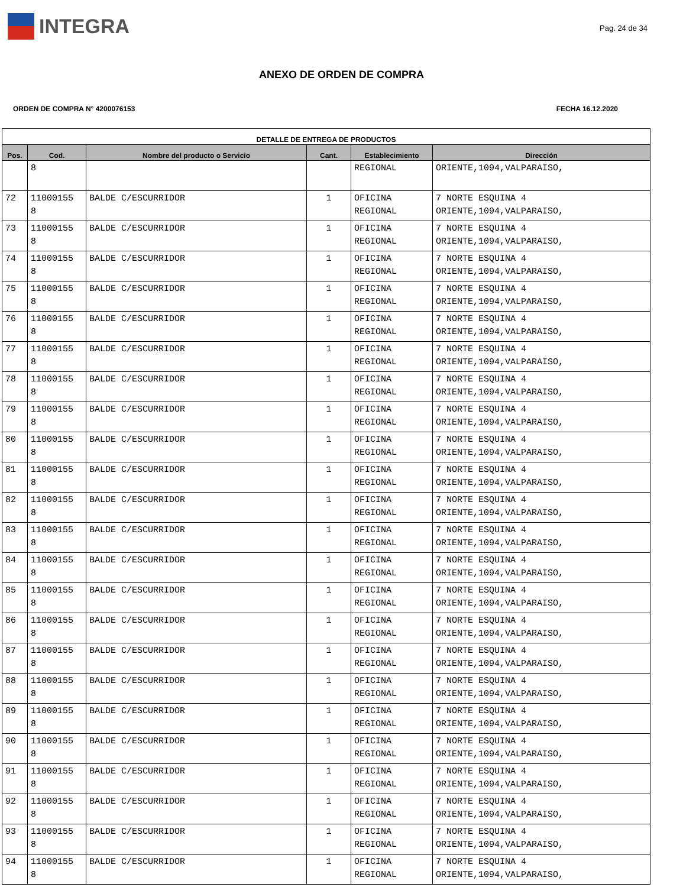INTEGRA
Pag. 24 de 34
ANEXO DE ORDEN DE COMPRA
ORDEN DE COMPRA N° 4200076153 FECHA 16.12.2020
| DETALLE DE ENTREGA DE PRODUCTOS | | | | | |
| --- | --- | --- | --- | --- | --- |
| Pos. | Cod. | Nombre del producto o Servicio | Cant. | Establecimiento | Dirección |
| | 8 | | | REGIONAL | ORIENTE,1094,VALPARAISO, |
| 72 | 11000155 8 | BALDE C/ESCURRIDOR | 1 | OFICINA REGIONAL | 7 NORTE ESQUINA 4 ORIENTE,1094,VALPARAISO, |
| 73 | 11000155 8 | BALDE C/ESCURRIDOR | 1 | OFICINA REGIONAL | 7 NORTE ESQUINA 4 ORIENTE,1094,VALPARAISO, |
| 74 | 11000155 8 | BALDE C/ESCURRIDOR | 1 | OFICINA REGIONAL | 7 NORTE ESQUINA 4 ORIENTE,1094,VALPARAISO, |
| 75 | 11000155 8 | BALDE C/ESCURRIDOR | 1 | OFICINA REGIONAL | 7 NORTE ESQUINA 4 ORIENTE,1094,VALPARAISO, |
| 76 | 11000155 8 | BALDE C/ESCURRIDOR | 1 | OFICINA REGIONAL | 7 NORTE ESQUINA 4 ORIENTE,1094,VALPARAISO, |
| 77 | 11000155 8 | BALDE C/ESCURRIDOR | 1 | OFICINA REGIONAL | 7 NORTE ESQUINA 4 ORIENTE,1094,VALPARAISO, |
| 78 | 11000155 8 | BALDE C/ESCURRIDOR | 1 | OFICINA REGIONAL | 7 NORTE ESQUINA 4 ORIENTE,1094,VALPARAISO, |
| 79 | 11000155 8 | BALDE C/ESCURRIDOR | 1 | OFICINA REGIONAL | 7 NORTE ESQUINA 4 ORIENTE,1094,VALPARAISO, |
| 80 | 11000155 8 | BALDE C/ESCURRIDOR | 1 | OFICINA REGIONAL | 7 NORTE ESQUINA 4 ORIENTE,1094,VALPARAISO, |
| 81 | 11000155 8 | BALDE C/ESCURRIDOR | 1 | OFICINA REGIONAL | 7 NORTE ESQUINA 4 ORIENTE,1094,VALPARAISO, |
| 82 | 11000155 8 | BALDE C/ESCURRIDOR | 1 | OFICINA REGIONAL | 7 NORTE ESQUINA 4 ORIENTE,1094,VALPARAISO, |
| 83 | 11000155 8 | BALDE C/ESCURRIDOR | 1 | OFICINA REGIONAL | 7 NORTE ESQUINA 4 ORIENTE,1094,VALPARAISO, |
| 84 | 11000155 8 | BALDE C/ESCURRIDOR | 1 | OFICINA REGIONAL | 7 NORTE ESQUINA 4 ORIENTE,1094,VALPARAISO, |
| 85 | 11000155 8 | BALDE C/ESCURRIDOR | 1 | OFICINA REGIONAL | 7 NORTE ESQUINA 4 ORIENTE,1094,VALPARAISO, |
| 86 | 11000155 8 | BALDE C/ESCURRIDOR | 1 | OFICINA REGIONAL | 7 NORTE ESQUINA 4 ORIENTE,1094,VALPARAISO, |
| 87 | 11000155 8 | BALDE C/ESCURRIDOR | 1 | OFICINA REGIONAL | 7 NORTE ESQUINA 4 ORIENTE,1094,VALPARAISO, |
| 88 | 11000155 8 | BALDE C/ESCURRIDOR | 1 | OFICINA REGIONAL | 7 NORTE ESQUINA 4 ORIENTE,1094,VALPARAISO, |
| 89 | 11000155 8 | BALDE C/ESCURRIDOR | 1 | OFICINA REGIONAL | 7 NORTE ESQUINA 4 ORIENTE,1094,VALPARAISO, |
| 90 | 11000155 8 | BALDE C/ESCURRIDOR | 1 | OFICINA REGIONAL | 7 NORTE ESQUINA 4 ORIENTE,1094,VALPARAISO, |
| 91 | 11000155 8 | BALDE C/ESCURRIDOR | 1 | OFICINA REGIONAL | 7 NORTE ESQUINA 4 ORIENTE,1094,VALPARAISO, |
| 92 | 11000155 8 | BALDE C/ESCURRIDOR | 1 | OFICINA REGIONAL | 7 NORTE ESQUINA 4 ORIENTE,1094,VALPARAISO, |
| 93 | 11000155 8 | BALDE C/ESCURRIDOR | 1 | OFICINA REGIONAL | 7 NORTE ESQUINA 4 ORIENTE,1094,VALPARAISO, |
| 94 | 11000155 8 | BALDE C/ESCURRIDOR | 1 | OFICINA REGIONAL | 7 NORTE ESQUINA 4 ORIENTE,1094,VALPARAISO, |